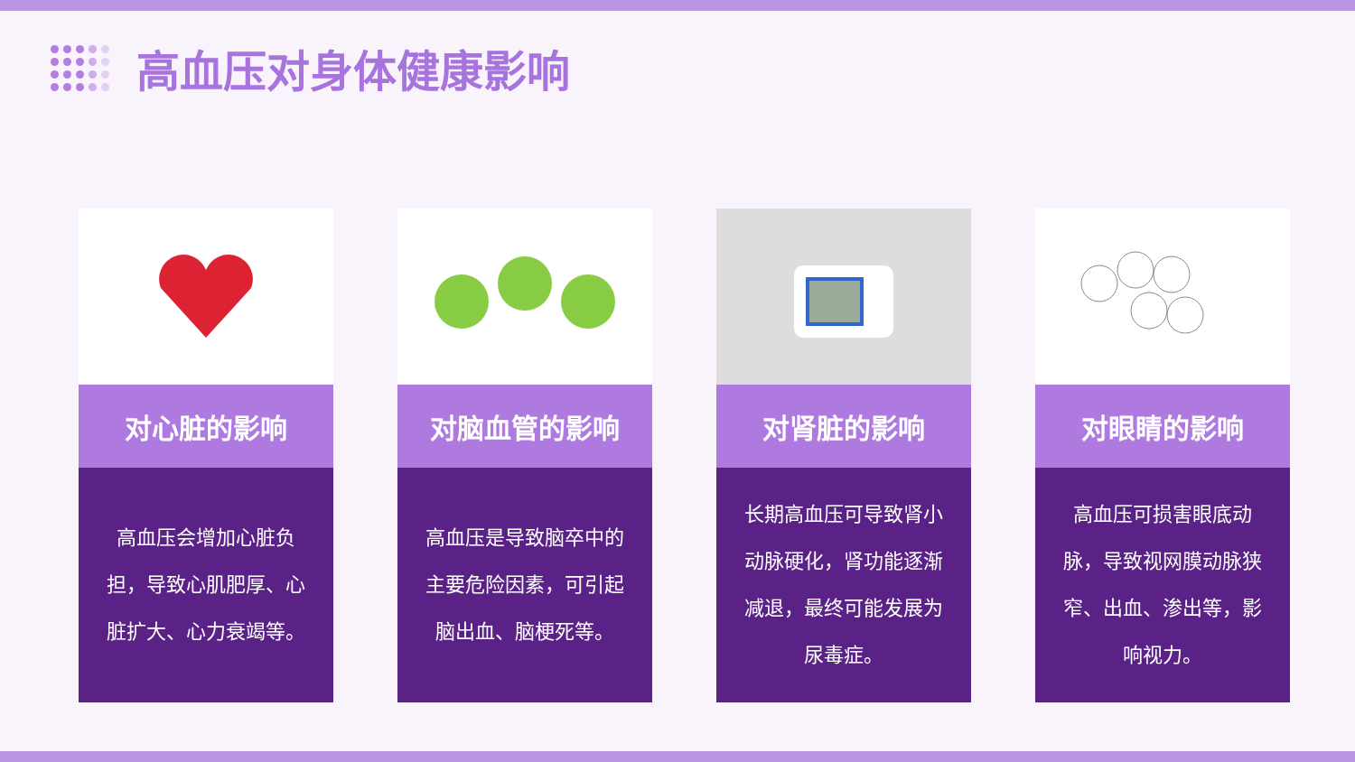高血压对身体健康影响
对心脏的影响
高血压会增加心脏负担，导致心肌肥厚、心脏扩大、心力衰竭等。
对脑血管的影响
高血压是导致脑卒中的主要危险因素，可引起脑出血、脑梗死等。
对肾脏的影响
长期高血压可导致肾小动脉硬化，肾功能逐渐减退，最终可能发展为尿毒症。
对眼睛的影响
高血压可损害眼底动脉，导致视网膜动脉狭窄、出血、渗出等，影响视力。